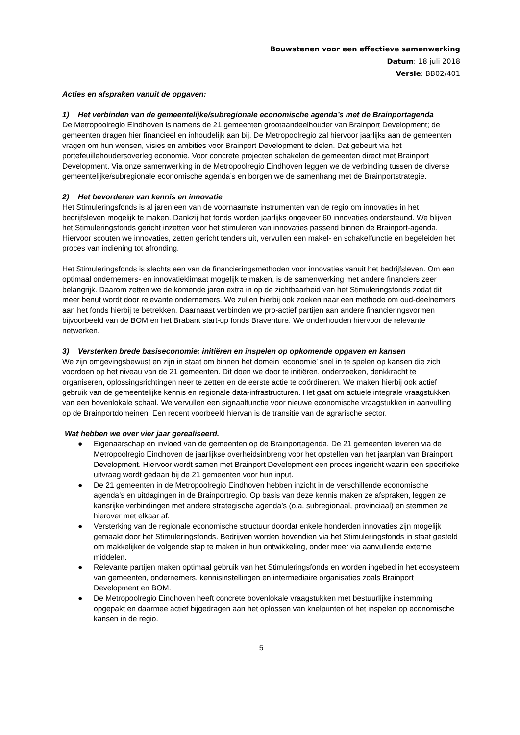Bouwstenen voor een effectieve samenwerking
Datum: 18 juli 2018
Versie: BB02/401
Acties en afspraken vanuit de opgaven:
1) Het verbinden van de gemeentelijke/subregionale economische agenda’s met de Brainportagenda
De Metropoolregio Eindhoven is namens de 21 gemeenten grootaandeelhouder van Brainport Development; de gemeenten dragen hier financieel en inhoudelijk aan bij. De Metropoolregio zal hiervoor jaarlijks aan de gemeenten vragen om hun wensen, visies en ambities voor Brainport Development te delen. Dat gebeurt via het portefeuillehoudersoverleg economie. Voor concrete projecten schakelen de gemeenten direct met Brainport Development. Via onze samenwerking in de Metropoolregio Eindhoven leggen we de verbinding tussen de diverse gemeentelijke/subregionale economische agenda’s en borgen we de samenhang met de Brainportstrategie.
2) Het bevorderen van kennis en innovatie
Het Stimuleringsfonds is al jaren een van de voornaamste instrumenten van de regio om innovaties in het bedrijfsleven mogelijk te maken. Dankzij het fonds worden jaarlijks ongeveer 60 innovaties ondersteund. We blijven het Stimuleringsfonds gericht inzetten voor het stimuleren van innovaties passend binnen de Brainport-agenda. Hiervoor scouten we innovaties, zetten gericht tenders uit, vervullen een makel- en schakelfunctie en begeleiden het proces van indiening tot afronding.
Het Stimuleringsfonds is slechts een van de financieringsmethoden voor innovaties vanuit het bedrijfsleven. Om een optimaal ondernemers- en innovatieklimaat mogelijk te maken, is de samenwerking met andere financiers zeer belangrijk. Daarom zetten we de komende jaren extra in op de zichtbaarheid van het Stimuleringsfonds zodat dit meer benut wordt door relevante ondernemers. We zullen hierbij ook zoeken naar een methode om oud-deelnemers aan het fonds hierbij te betrekken. Daarnaast verbinden we pro-actief partijen aan andere financieringsvormen bijvoorbeeld van de BOM en het Brabant start-up fonds Braventure. We onderhouden hiervoor de relevante netwerken.
3) Versterken brede basiseconomie; initiëren en inspelen op opkomende opgaven en kansen
We zijn omgevingsbewust en zijn in staat om binnen het domein ‘economie’ snel in te spelen op kansen die zich voordoen op het niveau van de 21 gemeenten. Dit doen we door te initiëren, onderzoeken, denkkracht te organiseren, oplossingsrichtingen neer te zetten en de eerste actie te coördineren. We maken hierbij ook actief gebruik van de gemeentelijke kennis en regionale data-infrastructuren. Het gaat om actuele integrale vraagstukken van een bovenlokale schaal. We vervullen een signaalfunctie voor nieuwe economische vraagstukken in aanvulling op de Brainportdomeinen. Een recent voorbeeld hiervan is de transitie van de agrarische sector.
Wat hebben we over vier jaar gerealiseerd.
● Eigenaarschap en invloed van de gemeenten op de Brainportagenda. De 21 gemeenten leveren via de Metropoolregio Eindhoven de jaarlijkse overheidsinbreng voor het opstellen van het jaarplan van Brainport Development. Hiervoor wordt samen met Brainport Development een proces ingericht waarin een specifieke uitvraag wordt gedaan bij de 21 gemeenten voor hun input.
● De 21 gemeenten in de Metropoolregio Eindhoven hebben inzicht in de verschillende economische agenda’s en uitdagingen in de Brainportregio. Op basis van deze kennis maken ze afspraken, leggen ze kansrijke verbindingen met andere strategische agenda’s (o.a. subregionaal, provinciaal) en stemmen ze hierover met elkaar af.
● Versterking van de regionale economische structuur doordat enkele honderden innovaties zijn mogelijk gemaakt door het Stimuleringsfonds. Bedrijven worden bovendien via het Stimuleringsfonds in staat gesteld om makkelijker de volgende stap te maken in hun ontwikkeling, onder meer via aanvullende externe middelen.
● Relevante partijen maken optimaal gebruik van het Stimuleringsfonds en worden ingebed in het ecosysteem van gemeenten, ondernemers, kennisinstellingen en intermediaire organisaties zoals Brainport Development en BOM.
● De Metropoolregio Eindhoven heeft concrete bovenlokale vraagstukken met bestuurlijke instemming opgepakt en daarmee actief bijgedragen aan het oplossen van knelpunten of het inspelen op economische kansen in de regio.
5